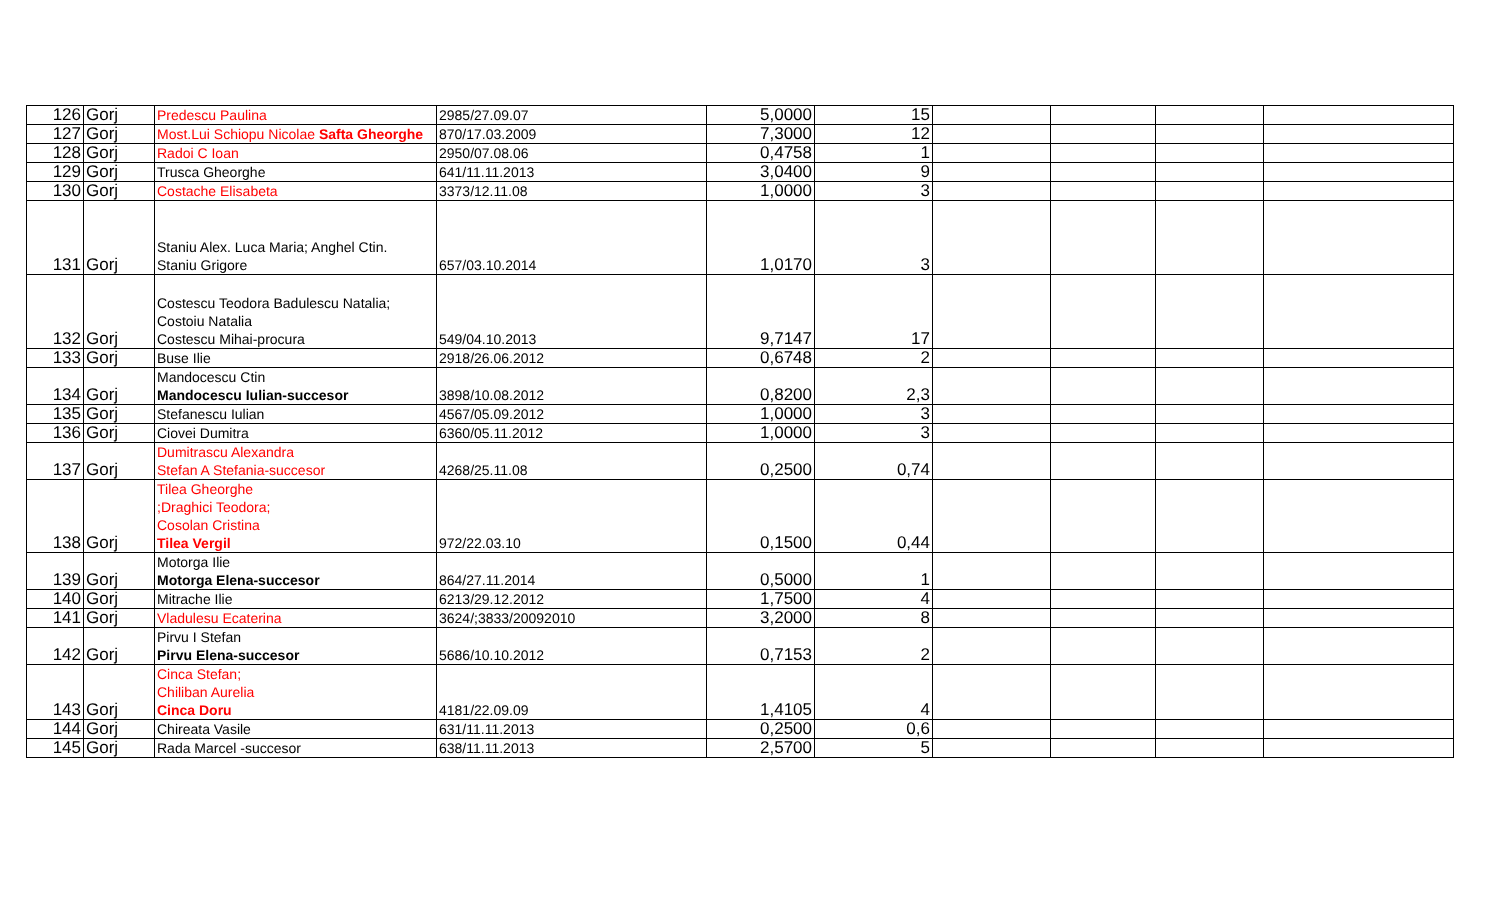| 126 | Gorj | Predescu Paulina | 2985/27.09.07 | 5,0000 | 15 | | | | |
| 127 | Gorj | Most.Lui Schiopu Nicolae Safta Gheorghe | 870/17.03.2009 | 7,3000 | 12 | | | | |
| 128 | Gorj | Radoi C Ioan | 2950/07.08.06 | 0,4758 | 1 | | | | |
| 129 | Gorj | Trusca Gheorghe | 641/11.11.2013 | 3,0400 | 9 | | | | |
| 130 | Gorj | Costache Elisabeta | 3373/12.11.08 | 1,0000 | 3 | | | | |
| 131 | Gorj | Staniu Alex. Luca Maria; Anghel Ctin. Staniu Grigore | 657/03.10.2014 | 1,0170 | 3 | | | | |
| 132 | Gorj | Costescu Teodora Badulescu Natalia; Costoiu Natalia Costescu Mihai-procura | 549/04.10.2013 | 9,7147 | 17 | | | | |
| 133 | Gorj | Buse Ilie | 2918/26.06.2012 | 0,6748 | 2 | | | | |
| 134 | Gorj | Mandocescu Ctin Mandocescu Iulian-succesor | 3898/10.08.2012 | 0,8200 | 2,3 | | | | |
| 135 | Gorj | Stefanescu Iulian | 4567/05.09.2012 | 1,0000 | 3 | | | | |
| 136 | Gorj | Ciovei Dumitra | 6360/05.11.2012 | 1,0000 | 3 | | | | |
| 137 | Gorj | Dumitrascu Alexandra Stefan A Stefania-succesor | 4268/25.11.08 | 0,2500 | 0,74 | | | | |
| 138 | Gorj | Tilea Gheorghe ;Draghici Teodora; Cosolan Cristina Tilea Vergil | 972/22.03.10 | 0,1500 | 0,44 | | | | |
| 139 | Gorj | Motorga Ilie Motorga Elena-succesor | 864/27.11.2014 | 0,5000 | 1 | | | | |
| 140 | Gorj | Mitrache Ilie | 6213/29.12.2012 | 1,7500 | 4 | | | | |
| 141 | Gorj | Vladulesu Ecaterina | 3624/;3833/20092010 | 3,2000 | 8 | | | | |
| 142 | Gorj | Pirvu I Stefan Pirvu Elena-succesor | 5686/10.10.2012 | 0,7153 | 2 | | | | |
| 143 | Gorj | Cinca Stefan; Chiliban Aurelia Cinca Doru | 4181/22.09.09 | 1,4105 | 4 | | | | |
| 144 | Gorj | Chireata Vasile | 631/11.11.2013 | 0,2500 | 0,6 | | | | |
| 145 | Gorj | Rada Marcel -succesor | 638/11.11.2013 | 2,5700 | 5 | | | | |